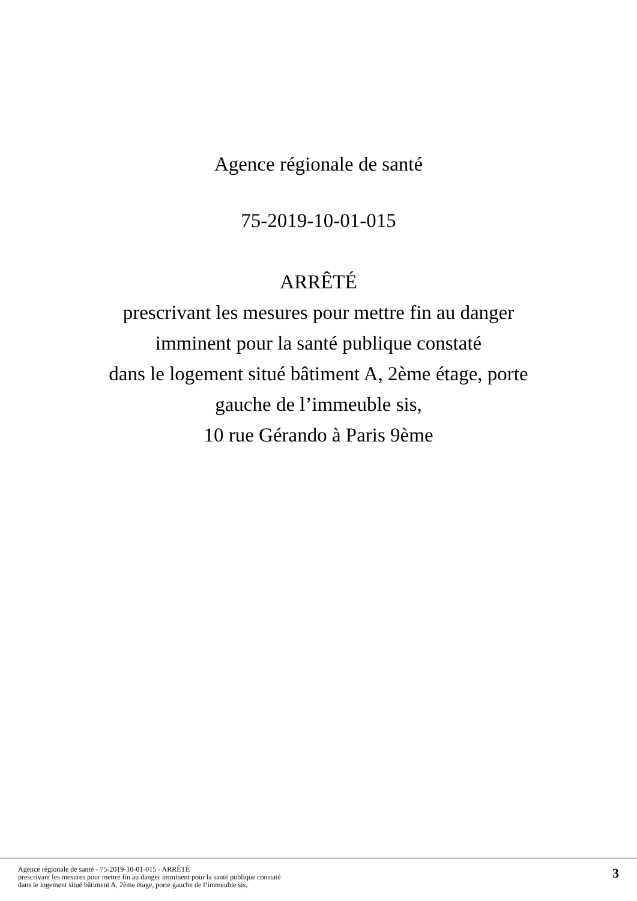Agence régionale de santé
75-2019-10-01-015
ARRÊTÉ
prescrivant les mesures pour mettre fin au danger
imminent pour la santé publique constaté
dans le logement situé bâtiment A, 2ème étage, porte
gauche de l’immeuble sis,
10 rue Gérando à Paris 9ème
Agence régionale de santé - 75-2019-10-01-015 - ARRÊTÉ
prescrivant les mesures pour mettre fin au danger imminent pour la santé publique constaté
dans le logement situé bâtiment A, 2ème étage, porte gauche de l’immeuble sis,
3